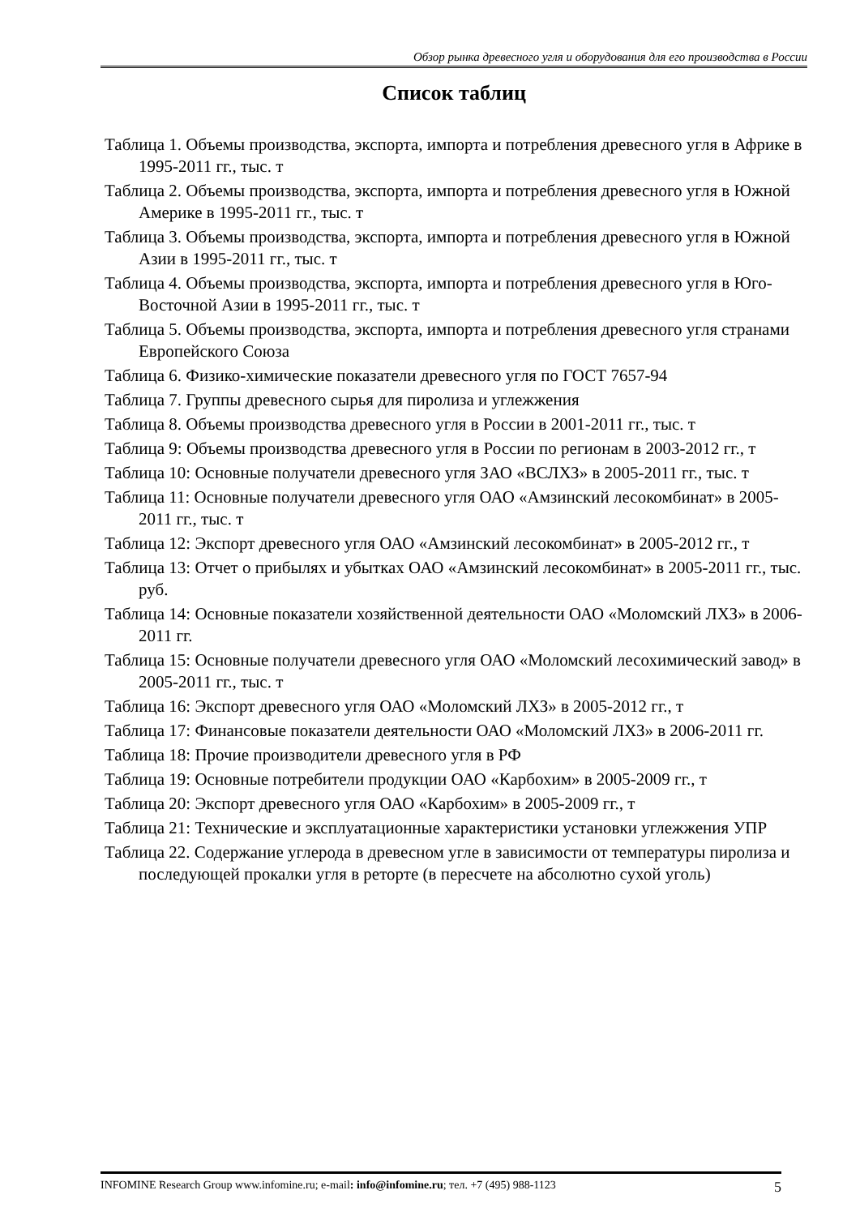Обзор рынка древесного угля и оборудования для его производства в России
Список таблиц
Таблица 1. Объемы производства, экспорта, импорта и потребления древесного угля в Африке в 1995-2011 гг., тыс. т
Таблица 2. Объемы производства, экспорта, импорта и потребления древесного угля в Южной Америке в 1995-2011 гг., тыс. т
Таблица 3. Объемы производства, экспорта, импорта и потребления древесного угля в Южной Азии в 1995-2011 гг., тыс. т
Таблица 4. Объемы производства, экспорта, импорта и потребления древесного угля в Юго-Восточной Азии в 1995-2011 гг., тыс. т
Таблица 5. Объемы производства, экспорта, импорта и потребления древесного угля странами Европейского Союза
Таблица 6. Физико-химические показатели древесного угля по ГОСТ 7657-94
Таблица 7. Группы древесного сырья для пиролиза и углежжения
Таблица 8. Объемы производства древесного угля в России в 2001-2011 гг., тыс. т
Таблица 9: Объемы производства древесного угля в России по регионам в 2003-2012 гг., т
Таблица 10: Основные получатели древесного угля ЗАО «ВСЛХЗ» в 2005-2011 гг., тыс. т
Таблица 11: Основные получатели древесного угля ОАО «Амзинский лесокомбинат» в 2005-2011 гг., тыс. т
Таблица 12: Экспорт древесного угля ОАО «Амзинский лесокомбинат» в 2005-2012 гг., т
Таблица 13: Отчет о прибылях и убытках ОАО «Амзинский лесокомбинат» в 2005-2011 гг., тыс. руб.
Таблица 14: Основные показатели хозяйственной деятельности ОАО «Моломский ЛХЗ» в 2006-2011 гг.
Таблица 15: Основные получатели древесного угля ОАО «Моломский лесохимический завод» в 2005-2011 гг., тыс. т
Таблица 16: Экспорт древесного угля ОАО «Моломский ЛХЗ» в 2005-2012 гг., т
Таблица 17: Финансовые показатели деятельности ОАО «Моломский ЛХЗ» в 2006-2011 гг.
Таблица 18: Прочие производители древесного угля в РФ
Таблица 19: Основные потребители продукции ОАО «Карбохим» в 2005-2009 гг., т
Таблица 20: Экспорт древесного угля ОАО «Карбохим» в 2005-2009 гг., т
Таблица 21: Технические и эксплуатационные характеристики установки углежжения УПР
Таблица 22. Содержание углерода в древесном угле в зависимости от температуры пиролиза и последующей прокалки угля в реторте (в пересчете на абсолютно сухой уголь)
INFOMINE Research Group www.infomine.ru; e-mail: info@infomine.ru; тел. +7 (495) 988-1123 5